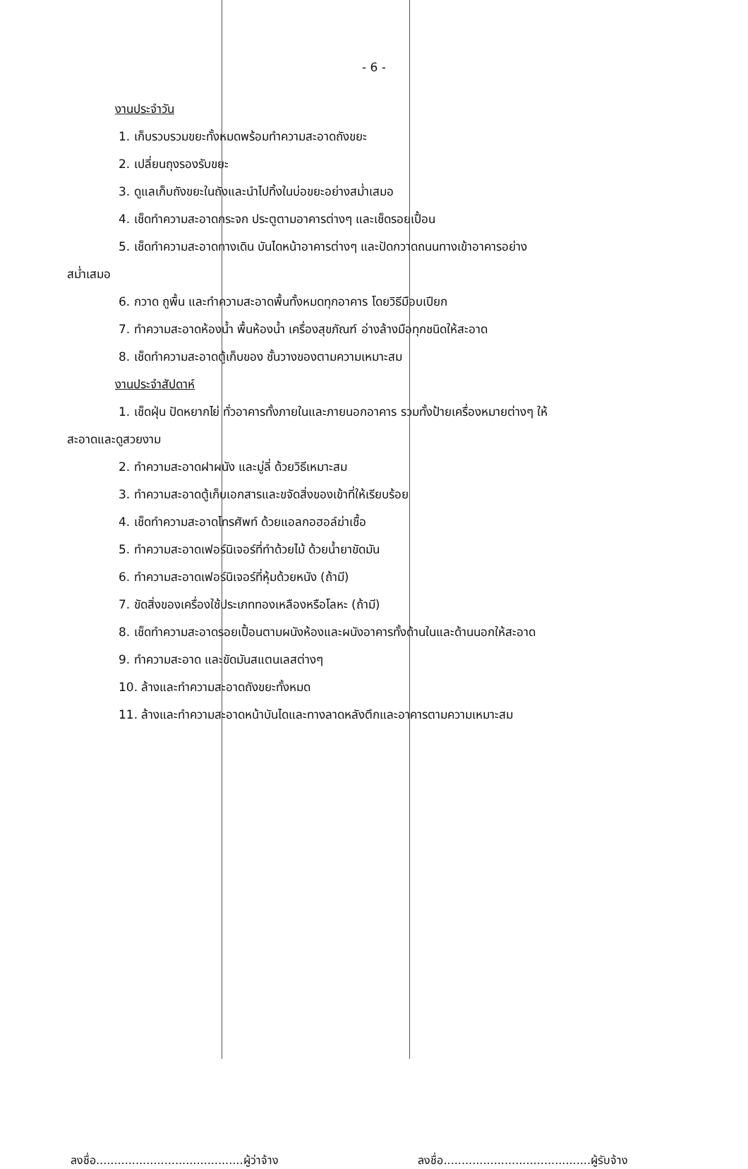- 6 -
งานประจำวัน
1. เก็บรวบรวมขยะทั้งหมดพร้อมทำความสะอาดถังขยะ
2. เปลี่ยนถุงรองรับขยะ
3. ดูแลเก็บถังขยะในถังและนำไปทิ้งในบ่อขยะอย่างสม่ำเสมอ
4. เช็ดทำความสะอาดกระจก ประตูตามอาคารต่างๆ และเช็ดรอยเปื้อน
5. เช็ดทำความสะอาดทางเดิน บันไดหน้าอาคารต่างๆ และปัดกวาดถนนทางเข้าอาคารอย่าง
สม่ำเสมอ
6. กวาด ถูพื้น และทำความสะอาดพื้นทั้งหมดทุกอาคาร โดยวิธีมือบเปียก
7. ทำความสะอาดห้องน้ำ พื้นห้องน้ำ เครื่องสุขภัณฑ์ อ่างล้างมือทุกชนิดให้สะอาด
8. เช็ดทำความสะอาดตู้เก็บของ ชั้นวางของตามความเหมาะสม
งานประจำสัปดาห์
1. เช็ดฝุ่น ปัดหยากไย่ ทั่วอาคารทั้งภายในและภายนอกอาคาร รวมทั้งป้ายเครื่องหมายต่างๆ ให้
สะอาดและดูสวยงาม
2. ทำความสะอาดฝาผนัง และมู่ลี่ ด้วยวิธีเหมาะสม
3. ทำความสะอาดตู้เก็บเอกสารและขจัดสิ่งของเข้าที่ให้เรียบร้อย
4. เช็ดทำความสะอาดโทรศัพท์ ด้วยแอลกอฮอล์ฆ่าเชื้อ
5. ทำความสะอาดเฟอร์นิเจอร์ที่ทำด้วยไม้ ด้วยน้ำยาขัดมัน
6. ทำความสะอาดเฟอร์นิเจอร์ที่หุ้มด้วยหนัง (ถ้ามี)
7. ขัดสิ่งของเครื่องใช้ประเภททองเหลืองหรือโลหะ (ถ้ามี)
8. เช็ดทำความสะอาดรอยเปื้อนตามผนังห้องและผนังอาคารทั้งด้านในและด้านนอกให้สะอาด
9. ทำความสะอาด และขัดมันสแตนเลสต่างๆ
10. ล้างและทำความสะอาดถังขยะทั้งหมด
11. ล้างและทำความสะอาดหน้าบันไดและทางลาดหลังตึกและอาคารตามความเหมาะสม
ลงชื่อ.........................................ผู้ว่าจ้าง ลงชื่อ.........................................ผู้รับจ้าง